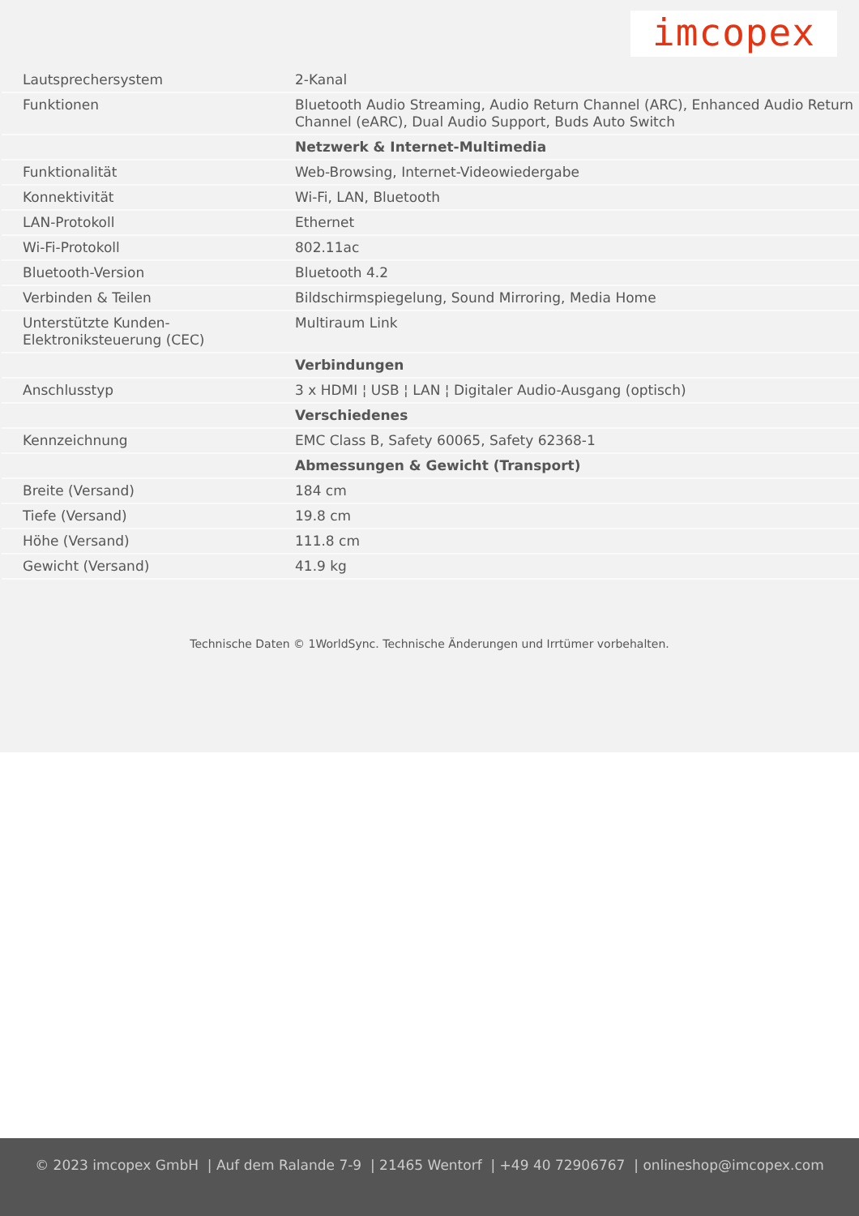imcopex
| Lautsprechersystem | 2-Kanal |
| Funktionen | Bluetooth Audio Streaming, Audio Return Channel (ARC), Enhanced Audio Return Channel (eARC), Dual Audio Support, Buds Auto Switch |
| | Netzwerk & Internet-Multimedia |
| Funktionalität | Web-Browsing, Internet-Videowiedergabe |
| Konnektivität | Wi-Fi, LAN, Bluetooth |
| LAN-Protokoll | Ethernet |
| Wi-Fi-Protokoll | 802.11ac |
| Bluetooth-Version | Bluetooth 4.2 |
| Verbinden & Teilen | Bildschirmspiegelung, Sound Mirroring, Media Home |
| Unterstützte Kunden-Elektroniksteuerung (CEC) | Multiraum Link |
| | Verbindungen |
| Anschlusstyp | 3 x HDMI ¦ USB ¦ LAN ¦ Digitaler Audio-Ausgang (optisch) |
| | Verschiedenes |
| Kennzeichnung | EMC Class B, Safety 60065, Safety 62368-1 |
| | Abmessungen & Gewicht (Transport) |
| Breite (Versand) | 184 cm |
| Tiefe (Versand) | 19.8 cm |
| Höhe (Versand) | 111.8 cm |
| Gewicht (Versand) | 41.9 kg |
Technische Daten © 1WorldSync. Technische Änderungen und Irrtümer vorbehalten.
© 2023 imcopex GmbH | Auf dem Ralande 7-9 | 21465 Wentorf | +49 40 72906767 | onlineshop@imcopex.com